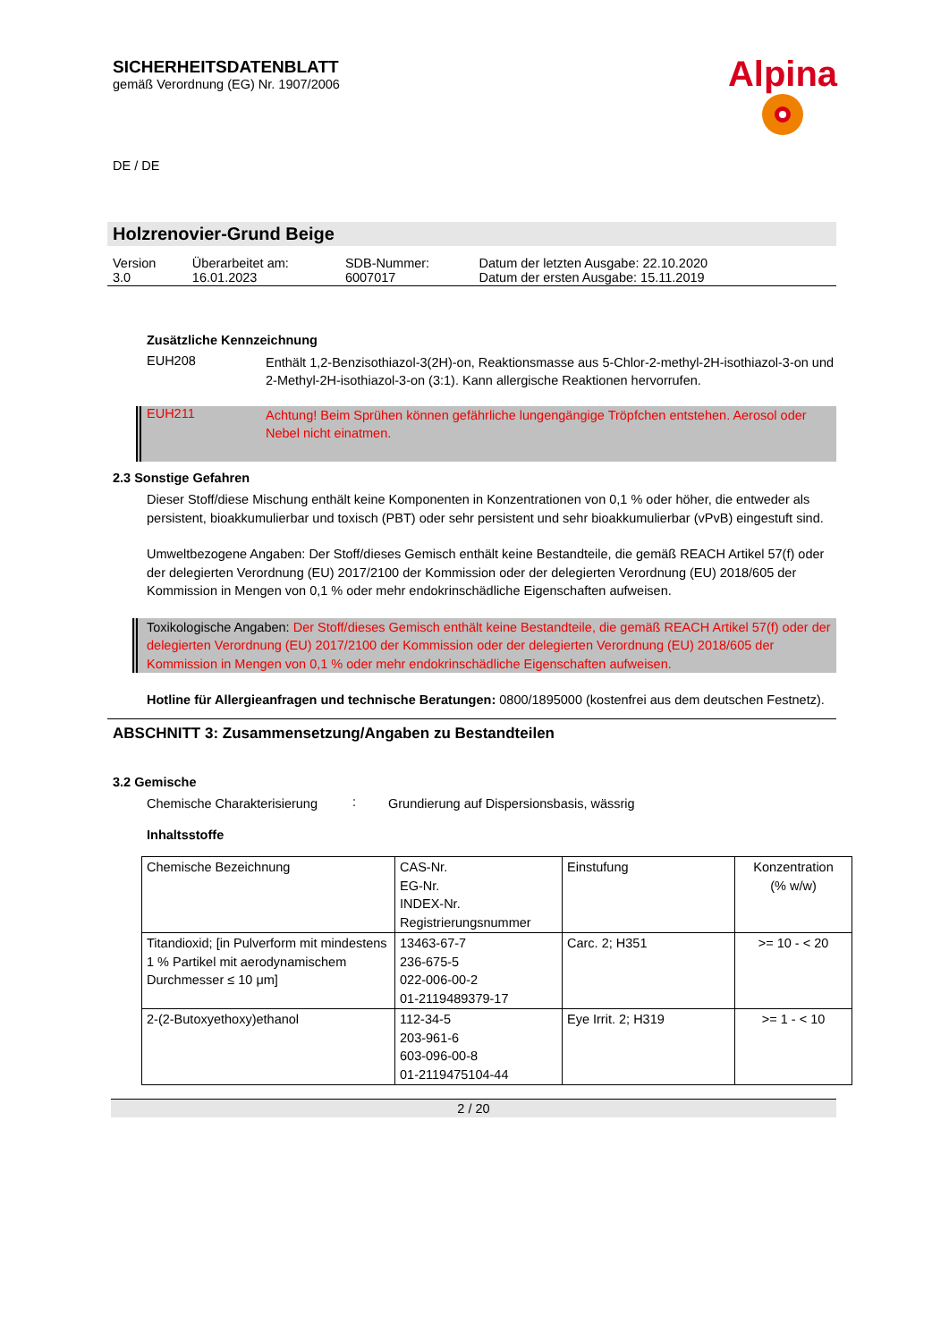SICHERHEITSDATENBLATT
gemäß Verordnung (EG) Nr. 1907/2006
DE / DE
Alpina
Holzrenovier-Grund Beige
| Version 3.0 | Überarbeitet am: 16.01.2023 | SDB-Nummer: 6007017 | Datum der letzten Ausgabe: 22.10.2020 Datum der ersten Ausgabe: 15.11.2019 |
Zusätzliche Kennzeichnung
EUH208
Enthält 1,2-Benzisothiazol-3(2H)-on, Reaktionsmasse aus 5-Chlor-2-methyl-2H-isothiazol-3-on und 2-Methyl-2H-isothiazol-3-on (3:1). Kann allergische Reaktionen hervorrufen.
EUH211
Achtung! Beim Sprühen können gefährliche lungengängige Tröpfchen entstehen. Aerosol oder Nebel nicht einatmen.
2.3 Sonstige Gefahren
Dieser Stoff/diese Mischung enthält keine Komponenten in Konzentrationen von 0,1 % oder höher, die entweder als persistent, bioakkumulierbar und toxisch (PBT) oder sehr persistent und sehr bioakkumulierbar (vPvB) eingestuft sind.
Umweltbezogene Angaben: Der Stoff/dieses Gemisch enthält keine Bestandteile, die gemäß REACH Artikel 57(f) oder der delegierten Verordnung (EU) 2017/2100 der Kommission oder der delegierten Verordnung (EU) 2018/605 der Kommission in Mengen von 0,1 % oder mehr endokrinschädliche Eigenschaften aufweisen.
Toxikologische Angaben: Der Stoff/dieses Gemisch enthält keine Bestandteile, die gemäß REACH Artikel 57(f) oder der delegierten Verordnung (EU) 2017/2100 der Kommission oder der delegierten Verordnung (EU) 2018/605 der Kommission in Mengen von 0,1 % oder mehr endokrinschädliche Eigenschaften aufweisen.
Hotline für Allergieanfragen und technische Beratungen: 0800/1895000 (kostenfrei aus dem deutschen Festnetz).
ABSCHNITT 3: Zusammensetzung/Angaben zu Bestandteilen
3.2 Gemische
Chemische Charakterisierung
:
Grundierung auf Dispersionsbasis, wässrig
Inhaltsstoffe
| Chemische Bezeichnung | CAS-Nr. EG-Nr. INDEX-Nr. Registrierungsnummer | Einstufung | Konzentration (% w/w) |
| --- | --- | --- | --- |
| Titandioxid; [in Pulverform mit mindestens 1 % Partikel mit aerodynamischem Durchmesser ≤ 10 μm] | 13463-67-7 236-675-5 022-006-00-2 01-2119489379-17 | Carc. 2; H351 | >= 10 - < 20 |
| 2-(2-Butoxyethoxy)ethanol | 112-34-5 203-961-6 603-096-00-8 01-2119475104-44 | Eye Irrit. 2; H319 | >= 1 - < 10 |
2 / 20